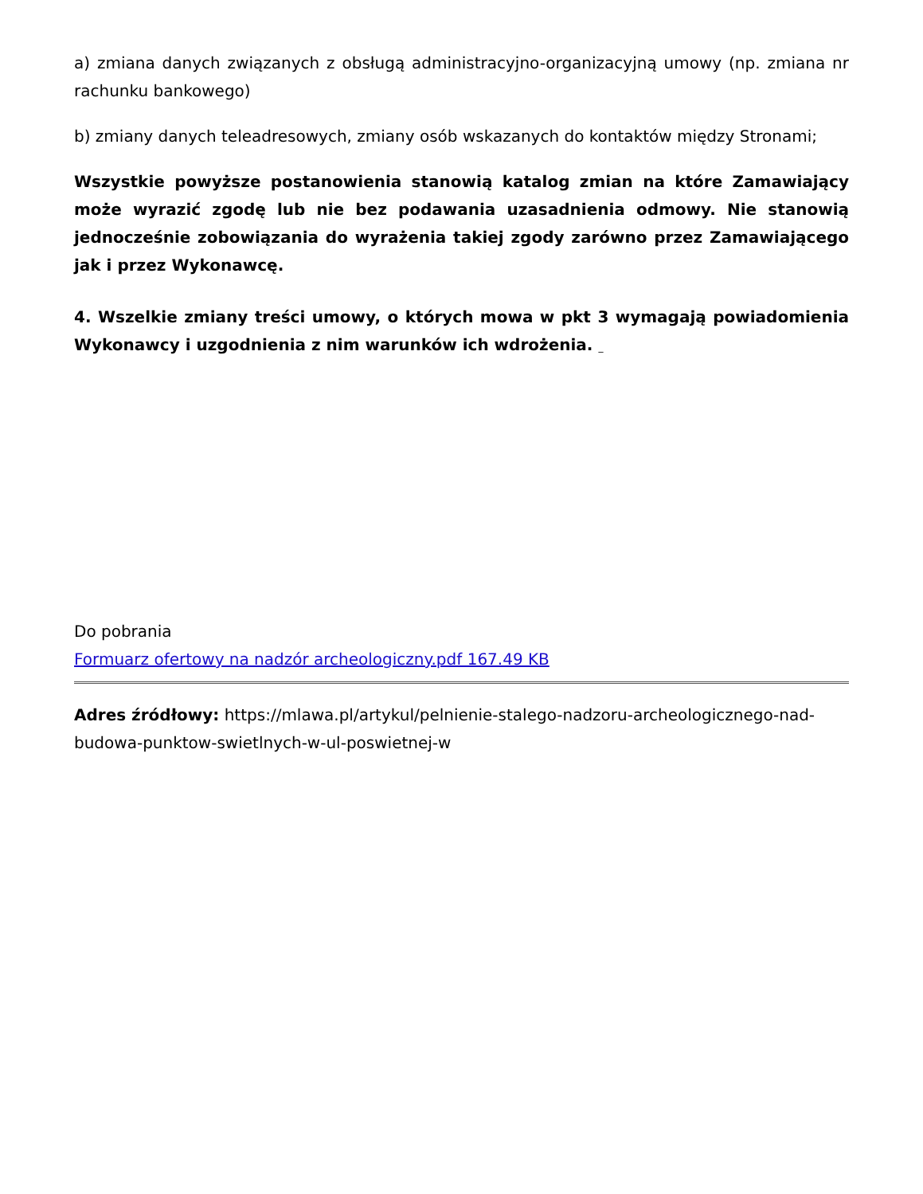a) zmiana danych związanych z obsługą administracyjno-organizacyjną umowy (np. zmiana nr rachunku bankowego)
b) zmiany danych teleadresowych, zmiany osób wskazanych do kontaktów między Stronami;
Wszystkie powyższe postanowienia stanowią katalog zmian na które Zamawiający może wyrazić zgodę lub nie bez podawania uzasadnienia odmowy. Nie stanowią jednocześnie zobowiązania do wyrażenia takiej zgody zarówno przez Zamawiającego jak i przez Wykonawcę.
4. Wszelkie zmiany treści umowy, o których mowa w pkt 3 wymagają powiadomienia Wykonawcy i uzgodnienia z nim warunków ich wdrożenia. _
Do pobrania
Formuarz ofertowy na nadzór archeologiczny.pdf 167.49 KB
Adres źródłowy: https://mlawa.pl/artykul/pelnienie-stalego-nadzoru-archeologicznego-nad-budowa-punktow-swietlnych-w-ul-poswietnej-w